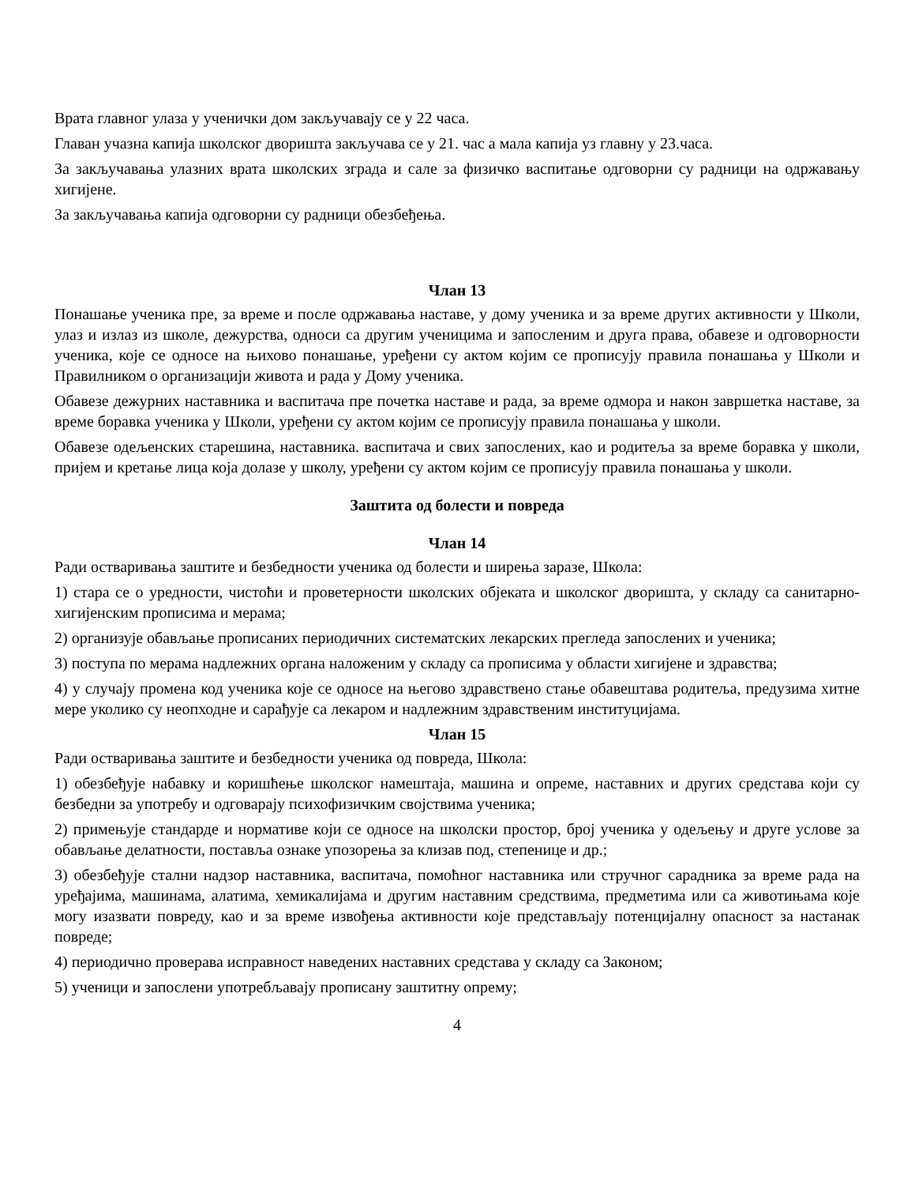Врата главног улаза у ученички дом закључавају се у 22 часа.
Главан учазна капија школског дворишта закључава се у 21. час а мала капија уз главну у 23.часа.
За закључавања улазних врата школских зграда и сале за физичко васпитање одговорни су радници на одржавању хигијене.
За закључавања капија одговорни су радници обезбеђења.
Члан 13
Понашање ученика пре, за време и после одржавања наставе, у дому ученика и за време других активности у Школи, улаз и излаз из школе, дежурства, односи са другим ученицима и запосленим и друга права, обавезе и одговорности ученика, које се односе на њихово понашање, уређени су актом којим се прописују правила понашања у Школи и Правилником о организацији живота и рада у Дому ученика.
Обавезе дежурних наставника и васпитача пре почетка наставе и рада, за време одмора и након завршетка наставе, за време боравка ученика у Школи, уређени су актом којим се прописују правила понашања у школи.
Обавезе одељенских старешина, наставника. васпитача и свих запослених, као и родитеља за време боравка у школи, пријем и кретање лица која долазе у школу, уређени су актом којим се прописују правила понашања у школи.
Заштита од болести и повреда
Члан 14
Ради остваривања заштите и безбедности ученика од болести и ширења заразе, Школа:
1) стара се о уредности, чистоћи и проветерности школских објеката и школског дворишта, у складу са санитарно-хигијенским прописима и мерама;
2) организује обављање прописаних периодичних систематских лекарских прегледа запослених и ученика;
3) поступа по мерама надлежних органа наложеним у складу са прописима у области хигијене и здравства;
4) у случају промена код ученика које се односе на његово здравствено стање обавештава родитеља, предузима хитне мере уколико су неопходне и сарађује са лекаром и надлежним здравственим институцијама.
Члан 15
Ради остваривања заштите и безбедности ученика од повреда, Школа:
1) обезбеђује набавку и коришћење школског намештаја, машина и опреме, наставних и других средстава који су безбедни за употребу и одговарају психофизичким својствима ученика;
2) примењује стандарде и нормативе који се односе на школски простор, број ученика у одељењу и друге услове за обављање делатности, поставља ознаке упозорења за клизав под, степенице и др.;
3) обезбеђује стални надзор наставника, васпитача, помоћног наставника или стручног сарадника за време рада на уређајима, машинама, алатима, хемикалијама и другим наставним средствима, предметима или са животињама које могу изазвати повреду, као и за време извођења активности које представљају потенцијалну опасност за настанак повреде;
4) периодично проверава исправност наведених наставних средстава у складу са Законом;
5) ученици и запослени употребљавају прописану заштитну опрему;
4